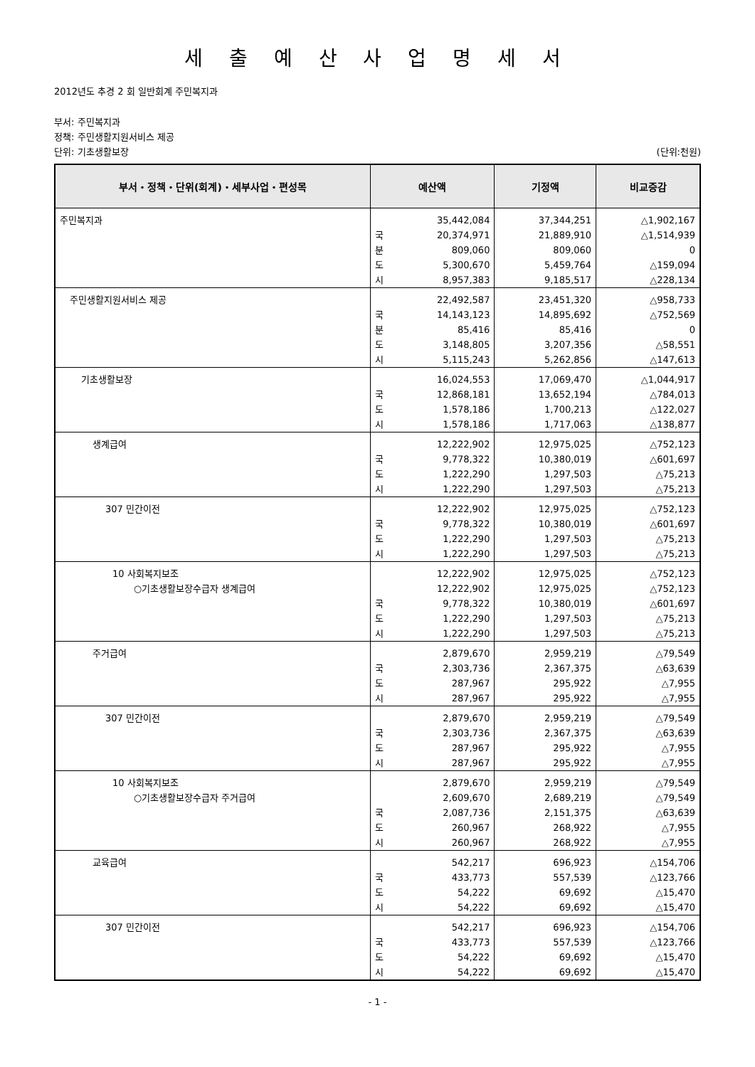세 출 예 산 사 업 명 세 서
2012년도 추경 2 회 일반회계 주민복지과
부서: 주민복지과
정책: 주민생활지원서비스 제공
단위: 기초생활보장 (단위:천원)
| 부서・정책・단위(회계)・세부사업・편성목 | 예산액 | | 기정액 | 비교증감 |
| --- | --- | --- | --- | --- |
| 주민복지과 | | 35,442,084 | 37,344,251 | △1,902,167 |
| | 국 | 20,374,971 | 21,889,910 | △1,514,939 |
| | 분 | 809,060 | 809,060 | 0 |
| | 도 | 5,300,670 | 5,459,764 | △159,094 |
| | 시 | 8,957,383 | 9,185,517 | △228,134 |
| 주민생활지원서비스 제공 | | 22,492,587 | 23,451,320 | △958,733 |
| | 국 | 14,143,123 | 14,895,692 | △752,569 |
| | 분 | 85,416 | 85,416 | 0 |
| | 도 | 3,148,805 | 3,207,356 | △58,551 |
| | 시 | 5,115,243 | 5,262,856 | △147,613 |
| 기초생활보장 | | 16,024,553 | 17,069,470 | △1,044,917 |
| | 국 | 12,868,181 | 13,652,194 | △784,013 |
| | 도 | 1,578,186 | 1,700,213 | △122,027 |
| | 시 | 1,578,186 | 1,717,063 | △138,877 |
| 생계급여 | | 12,222,902 | 12,975,025 | △752,123 |
| | 국 | 9,778,322 | 10,380,019 | △601,697 |
| | 도 | 1,222,290 | 1,297,503 | △75,213 |
| | 시 | 1,222,290 | 1,297,503 | △75,213 |
| 307 민간이전 | | 12,222,902 | 12,975,025 | △752,123 |
| | 국 | 9,778,322 | 10,380,019 | △601,697 |
| | 도 | 1,222,290 | 1,297,503 | △75,213 |
| | 시 | 1,222,290 | 1,297,503 | △75,213 |
| 10 사회복지보조 | | 12,222,902 | 12,975,025 | △752,123 |
| ○기초생활보장수급자 생계급여 | | 12,222,902 | 12,975,025 | △752,123 |
| | 국 | 9,778,322 | 10,380,019 | △601,697 |
| | 도 | 1,222,290 | 1,297,503 | △75,213 |
| | 시 | 1,222,290 | 1,297,503 | △75,213 |
| 주거급여 | | 2,879,670 | 2,959,219 | △79,549 |
| | 국 | 2,303,736 | 2,367,375 | △63,639 |
| | 도 | 287,967 | 295,922 | △7,955 |
| | 시 | 287,967 | 295,922 | △7,955 |
| 307 민간이전 | | 2,879,670 | 2,959,219 | △79,549 |
| | 국 | 2,303,736 | 2,367,375 | △63,639 |
| | 도 | 287,967 | 295,922 | △7,955 |
| | 시 | 287,967 | 295,922 | △7,955 |
| 10 사회복지보조 | | 2,879,670 | 2,959,219 | △79,549 |
| ○기초생활보장수급자 주거급여 | | 2,609,670 | 2,689,219 | △79,549 |
| | 국 | 2,087,736 | 2,151,375 | △63,639 |
| | 도 | 260,967 | 268,922 | △7,955 |
| | 시 | 260,967 | 268,922 | △7,955 |
| 교육급여 | | 542,217 | 696,923 | △154,706 |
| | 국 | 433,773 | 557,539 | △123,766 |
| | 도 | 54,222 | 69,692 | △15,470 |
| | 시 | 54,222 | 69,692 | △15,470 |
| 307 민간이전 | | 542,217 | 696,923 | △154,706 |
| | 국 | 433,773 | 557,539 | △123,766 |
| | 도 | 54,222 | 69,692 | △15,470 |
| | 시 | 54,222 | 69,692 | △15,470 |
- 1 -